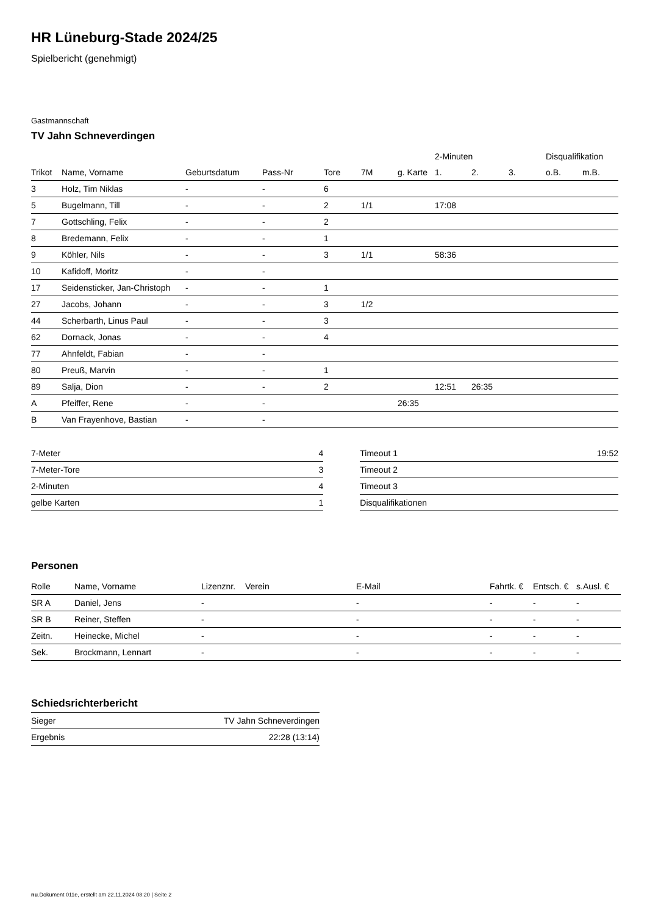HR Lüneburg-Stade 2024/25
Spielbericht (genehmigt)
Gastmannschaft
TV Jahn Schneverdingen
| | | | | | | | 2-Minuten | | | Disqualifikation | |
| --- | --- | --- | --- | --- | --- | --- | --- | --- | --- | --- | --- |
| Trikot | Name, Vorname | Geburtsdatum | Pass-Nr | Tore | 7M | g. Karte | 1. | 2. | 3. | o.B. | m.B. |
| 3 | Holz, Tim Niklas | - | - | 6 | | | | | | | |
| 5 | Bugelmann, Till | - | - | 2 | 1/1 | | 17:08 | | | | |
| 7 | Gottschling, Felix | - | - | 2 | | | | | | | |
| 8 | Bredemann, Felix | - | - | 1 | | | | | | | |
| 9 | Köhler, Nils | - | - | 3 | 1/1 | | 58:36 | | | | |
| 10 | Kafidoff, Moritz | - | - | | | | | | | | |
| 17 | Seidensticker, Jan-Christoph | - | - | 1 | | | | | | | |
| 27 | Jacobs, Johann | - | - | 3 | 1/2 | | | | | | |
| 44 | Scherbarth, Linus Paul | - | - | 3 | | | | | | | |
| 62 | Dornack, Jonas | - | - | 4 | | | | | | | |
| 77 | Ahnfeldt, Fabian | - | - | | | | | | | | |
| 80 | Preuß, Marvin | - | - | 1 | | | | | | | |
| 89 | Salja, Dion | - | - | 2 | | | 12:51 | 26:35 | | | |
| A | Pfeiffer, Rene | - | - | | | 26:35 | | | | | |
| B | Van Frayenhove, Bastian | - | - | | | | | | | | |
| 7-Meter | 4 |
| 7-Meter-Tore | 3 |
| 2-Minuten | 4 |
| gelbe Karten | 1 |
| Timeout 1 | 19:52 |
| Timeout 2 | |
| Timeout 3 | |
| Disqualifikationen | |
Personen
| Rolle | Name, Vorname | Lizenznr. | Verein | E-Mail | Fahrtk. € | Entsch. € | s.Ausl. € |
| --- | --- | --- | --- | --- | --- | --- | --- |
| SR A | Daniel, Jens | - | | - | - | - | - |
| SR B | Reiner, Steffen | - | | - | - | - | - |
| Zeitn. | Heinecke, Michel | - | | - | - | - | - |
| Sek. | Brockmann, Lennart | - | | - | - | - | - |
Schiedsrichterbericht
| Sieger | TV Jahn Schneverdingen |
| Ergebnis | 22:28 (13:14) |
nu.Dokument 011e, erstellt am 22.11.2024 08:20 | Seite 2